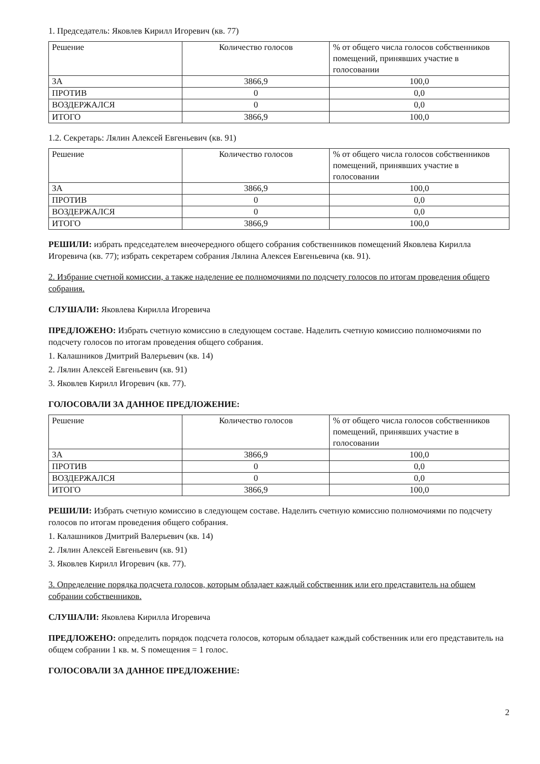1. Председатель: Яковлев Кирилл Игоревич (кв. 77)
| Решение | Количество голосов | % от общего числа голосов собственников помещений, принявших участие в голосовании |
| --- | --- | --- |
| ЗА | 3866,9 | 100,0 |
| ПРОТИВ | 0 | 0,0 |
| ВОЗДЕРЖАЛСЯ | 0 | 0,0 |
| ИТОГО | 3866,9 | 100,0 |
1.2. Секретарь: Лялин Алексей Евгеньевич (кв. 91)
| Решение | Количество голосов | % от общего числа голосов собственников помещений, принявших участие в голосовании |
| --- | --- | --- |
| ЗА | 3866,9 | 100,0 |
| ПРОТИВ | 0 | 0,0 |
| ВОЗДЕРЖАЛСЯ | 0 | 0,0 |
| ИТОГО | 3866,9 | 100,0 |
РЕШИЛИ: избрать председателем внеочередного общего собрания собственников помещений Яковлева Кирилла Игоревича (кв. 77); избрать секретарем собрания Лялина Алексея Евгеньевича (кв. 91).
2. Избрание счетной комиссии, а также наделение ее полномочиями по подсчету голосов по итогам проведения общего собрания.
СЛУШАЛИ: Яковлева Кирилла Игоревича
ПРЕДЛОЖЕНО: Избрать счетную комиссию в следующем составе. Наделить счетную комиссию полномочиями по подсчету голосов по итогам проведения общего собрания.
1. Калашников Дмитрий Валерьевич (кв. 14)
2. Лялин Алексей Евгеньевич (кв. 91)
3. Яковлев Кирилл Игоревич (кв. 77).
ГОЛОСОВАЛИ ЗА ДАННОЕ ПРЕДЛОЖЕНИЕ:
| Решение | Количество голосов | % от общего числа голосов собственников помещений, принявших участие в голосовании |
| --- | --- | --- |
| ЗА | 3866,9 | 100,0 |
| ПРОТИВ | 0 | 0,0 |
| ВОЗДЕРЖАЛСЯ | 0 | 0,0 |
| ИТОГО | 3866,9 | 100,0 |
РЕШИЛИ: Избрать счетную комиссию в следующем составе. Наделить счетную комиссию полномочиями по подсчету голосов по итогам проведения общего собрания.
1. Калашников Дмитрий Валерьевич (кв. 14)
2. Лялин Алексей Евгеньевич (кв. 91)
3. Яковлев Кирилл Игоревич (кв. 77).
3. Определение порядка подсчета голосов, которым обладает каждый собственник или его представитель на общем собрании собственников.
СЛУШАЛИ: Яковлева Кирилла Игоревича
ПРЕДЛОЖЕНО: определить порядок подсчета голосов, которым обладает каждый собственник или его представитель на общем собрании 1 кв. м. S помещения = 1 голос.
ГОЛОСОВАЛИ ЗА ДАННОЕ ПРЕДЛОЖЕНИЕ:
2